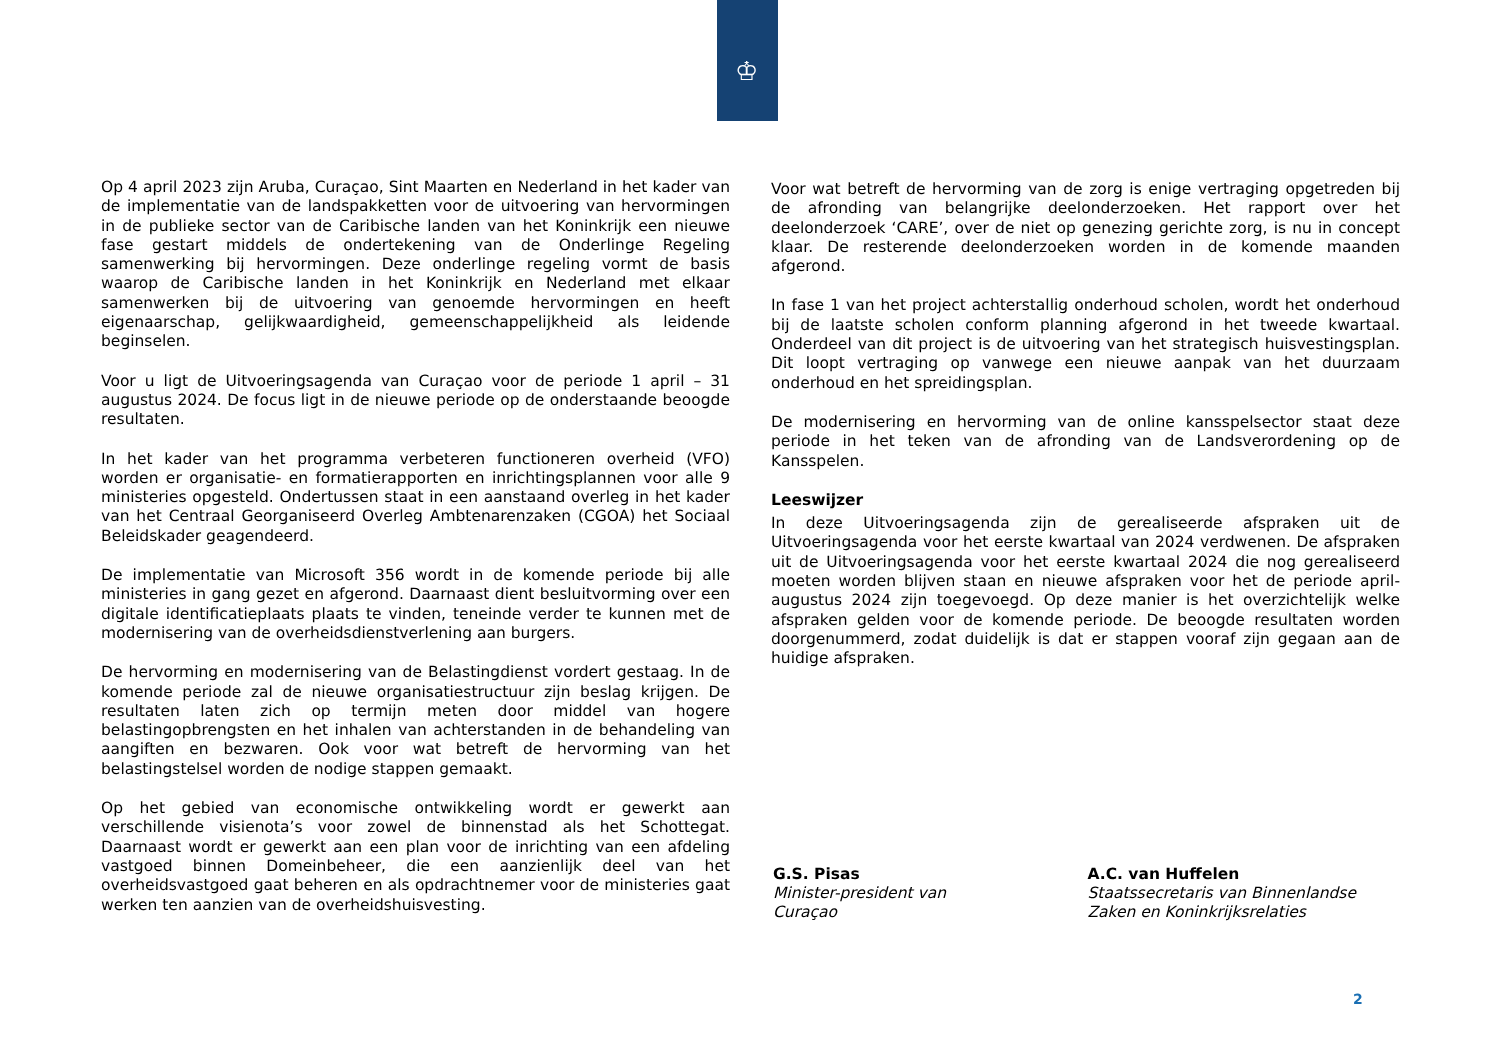♔
Op 4 april 2023 zijn Aruba, Curaçao, Sint Maarten en Nederland in het kader van de implementatie van de landspakketten voor de uitvoering van hervormingen in de publieke sector van de Caribische landen van het Koninkrijk een nieuwe fase gestart middels de ondertekening van de Onderlinge Regeling samenwerking bij hervormingen. Deze onderlinge regeling vormt de basis waarop de Caribische landen in het Koninkrijk en Nederland met elkaar samenwerken bij de uitvoering van genoemde hervormingen en heeft eigenaarschap, gelijkwaardigheid, gemeenschappelijkheid als leidende beginselen.
Voor u ligt de Uitvoeringsagenda van Curaçao voor de periode 1 april – 31 augustus 2024. De focus ligt in de nieuwe periode op de onderstaande beoogde resultaten.
In het kader van het programma verbeteren functioneren overheid (VFO) worden er organisatie- en formatierapporten en inrichtingsplannen voor alle 9 ministeries opgesteld. Ondertussen staat in een aanstaand overleg in het kader van het Centraal Georganiseerd Overleg Ambtenarenzaken (CGOA) het Sociaal Beleidskader geagendeerd.
De implementatie van Microsoft 356 wordt in de komende periode bij alle ministeries in gang gezet en afgerond. Daarnaast dient besluitvorming over een digitale identificatieplaats plaats te vinden, teneinde verder te kunnen met de modernisering van de overheidsdienstverlening aan burgers.
De hervorming en modernisering van de Belastingdienst vordert gestaag. In de komende periode zal de nieuwe organisatiestructuur zijn beslag krijgen. De resultaten laten zich op termijn meten door middel van hogere belastingopbrengsten en het inhalen van achterstanden in de behandeling van aangiften en bezwaren. Ook voor wat betreft de hervorming van het belastingstelsel worden de nodige stappen gemaakt.
Op het gebied van economische ontwikkeling wordt er gewerkt aan verschillende visienota’s voor zowel de binnenstad als het Schottegat. Daarnaast wordt er gewerkt aan een plan voor de inrichting van een afdeling vastgoed binnen Domeinbeheer, die een aanzienlijk deel van het overheidsvastgoed gaat beheren en als opdrachtnemer voor de ministeries gaat werken ten aanzien van de overheidshuisvesting.
Voor wat betreft de hervorming van de zorg is enige vertraging opgetreden bij de afronding van belangrijke deelonderzoeken. Het rapport over het deelonderzoek ‘CARE’, over de niet op genezing gerichte zorg, is nu in concept klaar. De resterende deelonderzoeken worden in de komende maanden afgerond.
In fase 1 van het project achterstallig onderhoud scholen, wordt het onderhoud bij de laatste scholen conform planning afgerond in het tweede kwartaal. Onderdeel van dit project is de uitvoering van het strategisch huisvestingsplan. Dit loopt vertraging op vanwege een nieuwe aanpak van het duurzaam onderhoud en het spreidingsplan.
De modernisering en hervorming van de online kansspelsector staat deze periode in het teken van de afronding van de Landsverordening op de Kansspelen.
Leeswijzer
In deze Uitvoeringsagenda zijn de gerealiseerde afspraken uit de Uitvoeringsagenda voor het eerste kwartaal van 2024 verdwenen. De afspraken uit de Uitvoeringsagenda voor het eerste kwartaal 2024 die nog gerealiseerd moeten worden blijven staan en nieuwe afspraken voor het de periode april-augustus 2024 zijn toegevoegd. Op deze manier is het overzichtelijk welke afspraken gelden voor de komende periode. De beoogde resultaten worden doorgenummerd, zodat duidelijk is dat er stappen vooraf zijn gegaan aan de huidige afspraken.
G.S. Pisas
Minister-president van
Curaçao
A.C. van Huffelen
Staatssecretaris van Binnenlandse Zaken en Koninkrijksrelaties
2